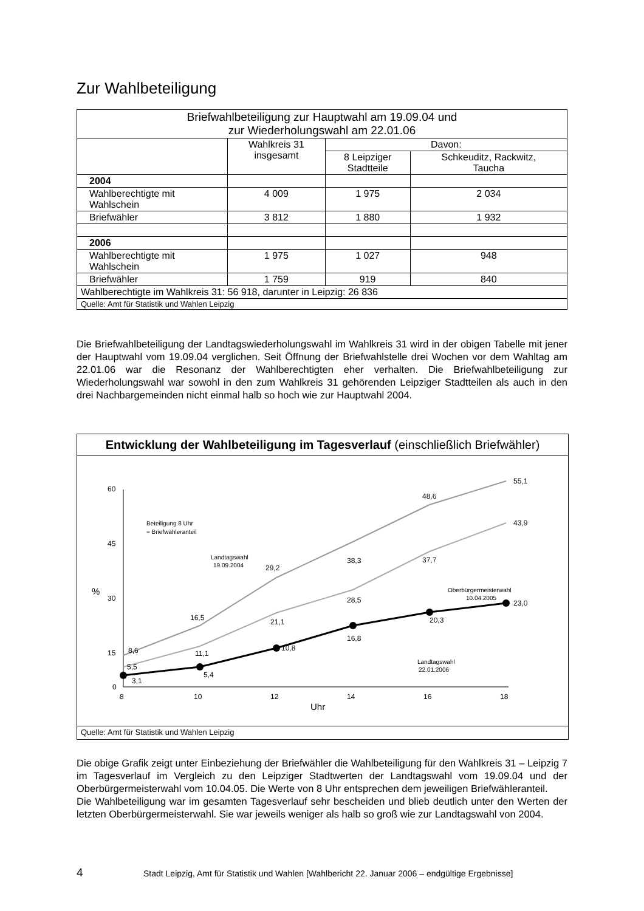Zur Wahlbeteiligung
| Briefwahlbeteiligung zur Hauptwahl am 19.09.04 und zur Wiederholungswahl am 22.01.06 | | | |
| --- | --- | --- | --- |
| | Wahlkreis 31 insgesamt | Davon: | |
| | | 8 Leipziger Stadtteile | Schkeuditz, Rackwitz, Taucha |
| 2004 | | | |
| Wahlberechtigte mit Wahlschein | 4 009 | 1 975 | 2 034 |
| Briefwähler | 3 812 | 1 880 | 1 932 |
| 2006 | | | |
| Wahlberechtigte mit Wahlschein | 1 975 | 1 027 | 948 |
| Briefwähler | 1 759 | 919 | 840 |
| Wahlberechtigte im Wahlkreis 31: 56 918, darunter in Leipzig: 26 836 | | | |
| Quelle: Amt für Statistik und Wahlen Leipzig | | | |
Die Briefwahlbeteiligung der Landtagswiederholungswahl im Wahlkreis 31 wird in der obigen Tabelle mit jener der Hauptwahl vom 19.09.04 verglichen. Seit Öffnung der Briefwahlstelle drei Wochen vor dem Wahltag am 22.01.06 war die Resonanz der Wahlberechtigten eher verhalten. Die Briefwahlbeteiligung zur Wiederholungswahl war sowohl in den zum Wahlkreis 31 gehörenden Leipziger Stadtteilen als auch in den drei Nachbargemeinden nicht einmal halb so hoch wie zur Hauptwahl 2004.
Entwicklung der Wahlbeteiligung im Tagesverlauf (einschließlich Briefwähler)
60
45
30
15
0
%
8
10
12
14
16
18
Uhr
8,6
16,5
29,2
38,3
48,6
55,1
5,5
11,1
21,1
28,5
37,7
43,9
3,1
5,4
10,8
16,8
20,3
23,0
Beteiligung 8 Uhr
= Briefwähleranteil
Landtagswahl
19.09.2004
Oberbürgermeisterwahl
10.04.2005
Landtagswahl
22.01.2006
Quelle: Amt für Statistik und Wahlen Leipzig
Die obige Grafik zeigt unter Einbeziehung der Briefwähler die Wahlbeteiligung für den Wahlkreis 31 – Leipzig 7 im Tagesverlauf im Vergleich zu den Leipziger Stadtwerten der Landtagswahl vom 19.09.04 und der Oberbürgermeisterwahl vom 10.04.05. Die Werte von 8 Uhr entsprechen dem jeweiligen Briefwähleranteil.
Die Wahlbeteiligung war im gesamten Tagesverlauf sehr bescheiden und blieb deutlich unter den Werten der letzten Oberbürgermeisterwahl. Sie war jeweils weniger als halb so groß wie zur Landtagswahl von 2004.
4 Stadt Leipzig, Amt für Statistik und Wahlen [Wahlbericht 22. Januar 2006 – endgültige Ergebnisse]